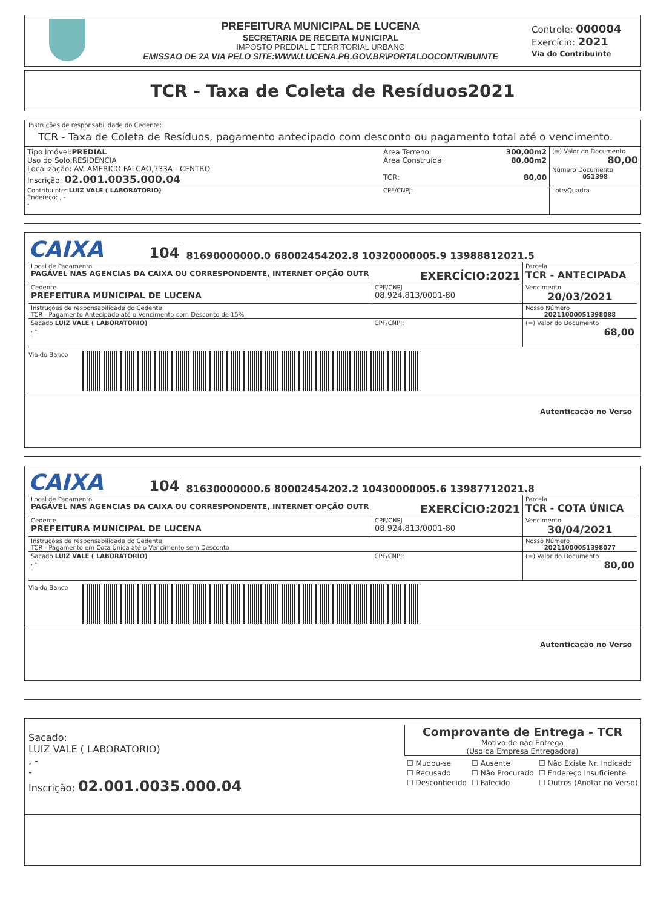PREFEITURA MUNICIPAL DE LUCENA
SECRETARIA DE RECEITA MUNICIPAL
IMPOSTO PREDIAL E TERRITORIAL URBANO
EMISSAO DE 2A VIA PELO SITE:WWW.LUCENA.PB.GOV.BR\PORTALDOCONTRIBUINTE
Controle: 000004
Exercício: 2021
Via do Contribuinte
TCR - Taxa de Coleta de Resíduos2021
Instruções de responsabilidade do Cedente:
TCR - Taxa de Coleta de Resíduos, pagamento antecipado com desconto ou pagamento total até o vencimento.
| Tipo Imóvel: PREDIAL Uso do Solo:RESIDENCIA Localização: AV. AMERICO FALCAO,733A - CENTRO Inscrição: 02.001.0035.000.04 | Área Terreno: 300,00m2 Área Construída: 80,00m2 TCR: 80,00 | (=) Valor do Documento 80,00 Número Documento 051398 |
| Contribuinte: LUIZ VALE ( LABORATORIO) Endereço: , - - | CPF/CNPJ: | Lote/Quadra |
CAIXA 104 81690000000.0 68002454202.8 10320000005.9 13988812021.5
| Local de Pagamento PAGÁVEL NAS AGENCIAS DA CAIXA OU CORRESPONDENTE, INTERNET OPÇÃO OUTR EXERCÍCIO:2021 | | Parcela TCR - ANTECIPADA |
| Cedente PREFEITURA MUNICIPAL DE LUCENA | CPF/CNPJ 08.924.813/0001-80 | Vencimento 20/03/2021 |
| Instruções de responsabilidade do Cedente TCR - Pagamento Antecipado até o Vencimento com Desconto de 15% | | Nosso Número 20211000051398088 |
| Sacado LUIZ VALE ( LABORATORIO) , - - | CPF/CNPJ: | (=) Valor do Documento 68,00 |
Via do Banco
Autenticação no Verso
CAIXA 104 81630000000.6 80002454202.2 10430000005.6 13987712021.8
| Local de Pagamento PAGÁVEL NAS AGENCIAS DA CAIXA OU CORRESPONDENTE, INTERNET OPÇÃO OUTR EXERCÍCIO:2021 | | Parcela TCR - COTA ÚNICA |
| Cedente PREFEITURA MUNICIPAL DE LUCENA | CPF/CNPJ 08.924.813/0001-80 | Vencimento 30/04/2021 |
| Instruções de responsabilidade do Cedente TCR - Pagamento em Cota Única até o Vencimento sem Desconto | | Nosso Número 20211000051398077 |
| Sacado LUIZ VALE ( LABORATORIO) , - - | CPF/CNPJ: | (=) Valor do Documento 80,00 |
Via do Banco
Autenticação no Verso
Sacado:
LUIZ VALE ( LABORATORIO)
, -
-
Inscrição: 02.001.0035.000.04
Comprovante de Entrega - TCR
Motivo de não Entrega
(Uso da Empresa Entregadora)
| ☐ Mudou-se | ☐ Ausente | ☐ Não Existe Nr. Indicado |
| ☐ Recusado | ☐ Não Procurado | ☐ Endereço Insuficiente |
| ☐ Desconhecido | ☐ Falecido | ☐ Outros (Anotar no Verso) |